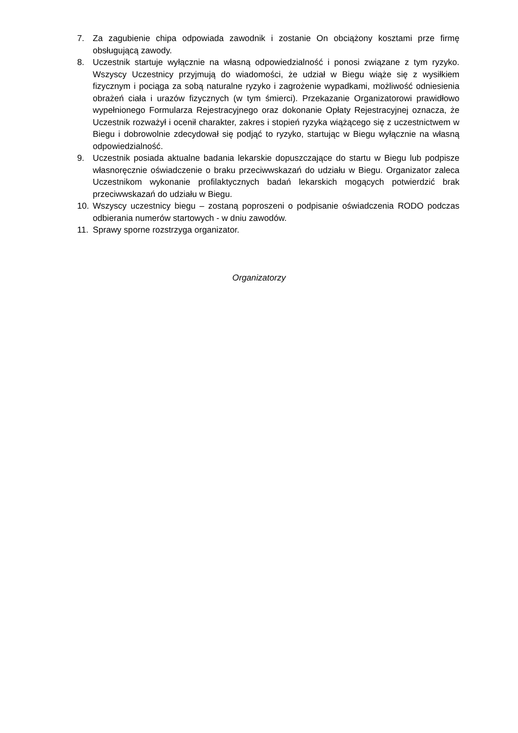7. Za zagubienie chipa odpowiada zawodnik i zostanie On obciążony kosztami prze firmę obsługującą zawody.
8. Uczestnik startuje wyłącznie na własną odpowiedzialność i ponosi związane z tym ryzyko. Wszyscy Uczestnicy przyjmują do wiadomości, że udział w Biegu wiąże się z wysiłkiem fizycznym i pociąga za sobą naturalne ryzyko i zagrożenie wypadkami, możliwość odniesienia obrażeń ciała i urazów fizycznych (w tym śmierci). Przekazanie Organizatorowi prawidłowo wypełnionego Formularza Rejestracyjnego oraz dokonanie Opłaty Rejestracyjnej oznacza, że Uczestnik rozważył i ocenił charakter, zakres i stopień ryzyka wiążącego się z uczestnictwem w Biegu i dobrowolnie zdecydował się podjąć to ryzyko, startując w Biegu wyłącznie na własną odpowiedzialność.
9. Uczestnik posiada aktualne badania lekarskie dopuszczające do startu w Biegu lub podpisze własnoręcznie oświadczenie o braku przeciwwskazań do udziału w Biegu. Organizator zaleca Uczestnikom wykonanie profilaktycznych badań lekarskich mogących potwierdzić brak przeciwwskazań do udziału w Biegu.
10. Wszyscy uczestnicy biegu – zostaną poproszeni o podpisanie oświadczenia RODO podczas odbierania numerów startowych - w dniu zawodów.
11. Sprawy sporne rozstrzyga organizator.
Organizatorzy